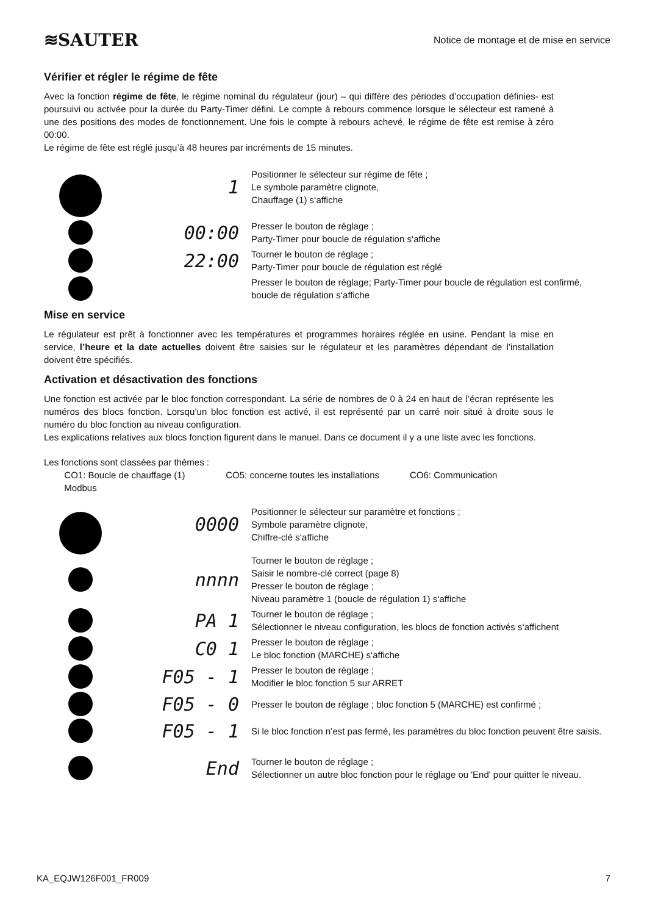≋SAUTER
Notice de montage et de mise en service
Vérifier et régler le régime de fête
Avec la fonction régime de fête, le régime nominal du régulateur (jour) – qui diffère des périodes d’occupation définies- est poursuivi ou activée pour la durée du Party-Timer défini. Le compte à rebours commence lorsque le sélecteur est ramené à une des positions des modes de fonctionnement. Une fois le compte à rebours achevé, le régime de fête est remise à zéro 00:00.
Le régime de fête est réglé jusqu’à 48 heures par incréments de 15 minutes.
1
Positionner le sélecteur sur régime de fête ;
Le symbole paramètre clignote,
Chauffage (1) s‘affiche
00:00
Presser le bouton de réglage ;
Party-Timer pour boucle de régulation s‘affiche
22:00
Tourner le bouton de réglage ;
Party-Timer pour boucle de régulation est réglé
Presser le bouton de réglage; Party-Timer pour boucle de régulation est confirmé, boucle de régulation s‘affiche
Mise en service
Le régulateur est prêt à fonctionner avec les températures et programmes horaires réglée en usine. Pendant la mise en service, l’heure et la date actuelles doivent être saisies sur le régulateur et les paramètres dépendant de l’installation doivent être spécifiés.
Activation et désactivation des fonctions
Une fonction est activée par le bloc fonction correspondant. La série de nombres de 0 à 24 en haut de l’écran représente les numéros des blocs fonction. Lorsqu’un bloc fonction est activé, il est représenté par un carré noir situé à droite sous le numéro du bloc fonction au niveau configuration.
Les explications relatives aux blocs fonction figurent dans le manuel. Dans ce document il y a une liste avec les fonctions.
Les fonctions sont classées par thèmes :
CO1: Boucle de chauffage (1) CO5: concerne toutes les installations CO6: Communication
Modbus
0000
Positionner le sélecteur sur paramètre et fonctions ;
Symbole paramètre clignote,
Chiffre-clé s‘affiche
nnnn
Tourner le bouton de réglage ;
Saisir le nombre-clé correct (page 8)
Presser le bouton de réglage ;
Niveau paramètre 1 (boucle de régulation 1) s‘affiche
PA 1
Tourner le bouton de réglage ;
Sélectionner le niveau configuration, les blocs de fonction activés s‘affichent
C0 1
Presser le bouton de réglage ;
Le bloc fonction (MARCHE) s‘affiche
F05 - 1
Presser le bouton de réglage ;
Modifier le bloc fonction 5 sur ARRET
F05 - 0
Presser le bouton de réglage ; bloc fonction 5 (MARCHE) est confirmé ;
F05 - 1
Si le bloc fonction n’est pas fermé, les paramètres du bloc fonction peuvent être saisis.
End
Tourner le bouton de réglage ;
Sélectionner un autre bloc fonction pour le réglage ou 'End' pour quitter le niveau.
KA_EQJW126F001_FR009 7